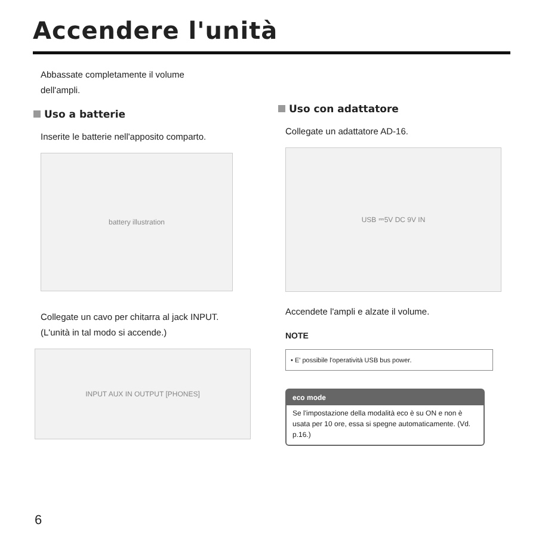Accendere l'unità
Abbassate completamente il volume
dell'ampli.
Uso a batterie
Inserite le batterie nell'apposito comparto.
battery illustration
Collegate un cavo per chitarra al jack INPUT.
(L'unità in tal modo si accende.)
INPUT AUX IN OUTPUT [PHONES]
Uso con adattatore
Collegate un adattatore AD-16.
USB ⎓5V DC 9V IN
Accendete l'ampli e alzate il volume.
NOTE
• E' possibile l'operatività USB bus power.
eco mode
Se l'impostazione della modalità eco è su ON e non è usata per 10 ore, essa si spegne automaticamente. (Vd. p.16.)
6